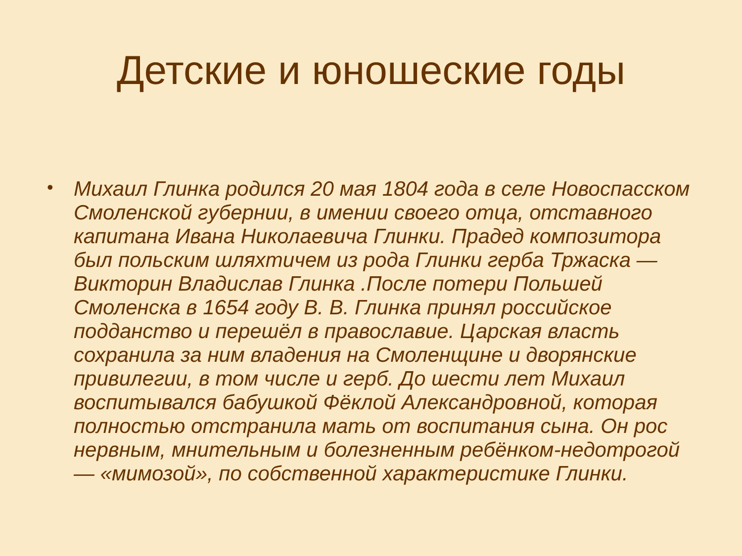Детские и юношеские годы
•
Михаил Глинка родился 20 мая 1804 года в селе Новоспасском Смоленской губернии, в имении своего отца, отставного капитана Ивана Николаевича Глинки. Прадед композитора был польским шляхтичем из рода Глинки герба Тржаска — Викторин Владислав Глинка .После потери Польшей Смоленска в 1654 году В. В. Глинка принял российское подданство и перешёл в православие. Царская власть сохранила за ним владения на Смоленщине и дворянские привилегии, в том числе и герб. До шести лет Михаил воспитывался бабушкой Фёклой Александровной, которая полностью отстранила мать от воспитания сына. Он рос нервным, мнительным и болезненным ребёнком-недотрогой — «мимозой», по собственной характеристике Глинки.